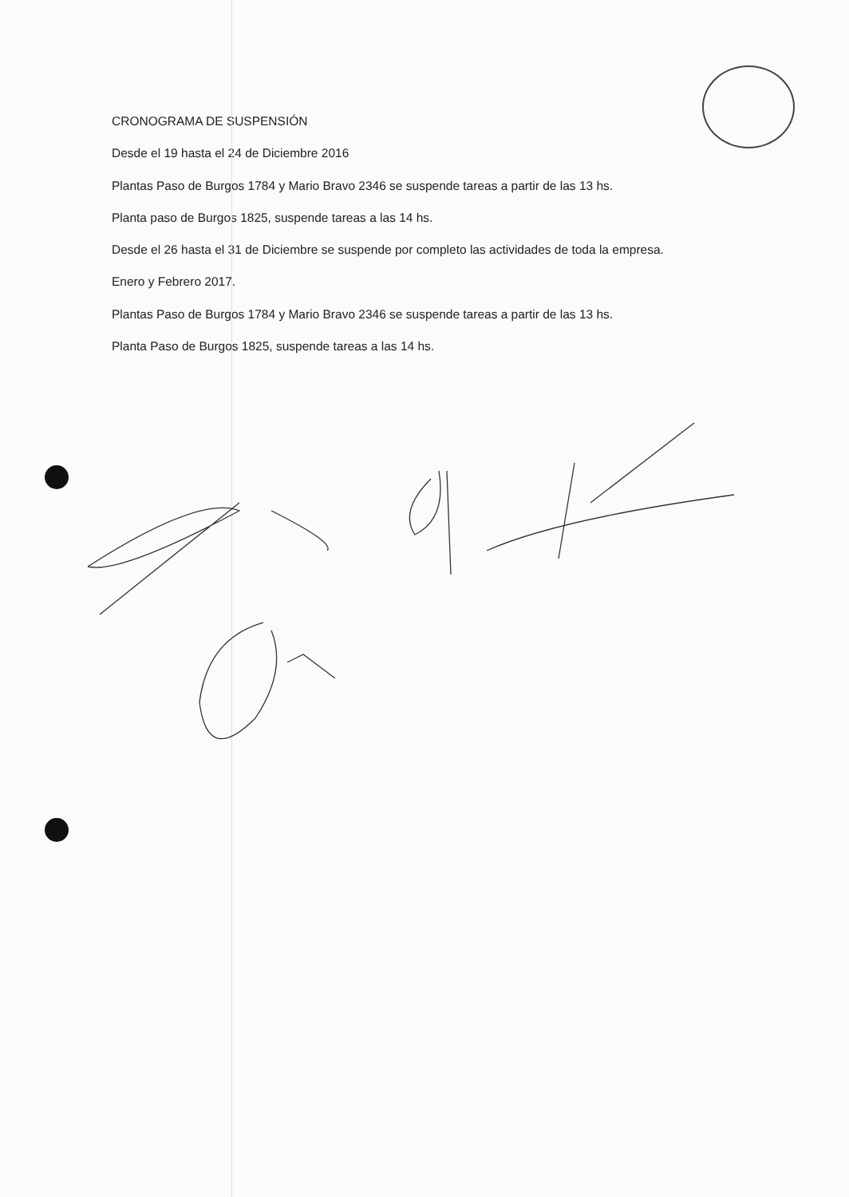CRONOGRAMA DE SUSPENSIÓN
Desde el 19 hasta el 24 de Diciembre 2016
Plantas Paso de Burgos 1784 y Mario Bravo 2346 se suspende tareas a partir de las 13 hs.
Planta paso de Burgos 1825, suspende tareas a las 14 hs.
Desde el 26 hasta el 31 de Diciembre se suspende por completo las actividades de toda la empresa.
Enero y Febrero 2017.
Plantas Paso de Burgos 1784 y Mario Bravo 2346 se suspende tareas a partir de las 13 hs.
Planta Paso de Burgos 1825, suspende tareas a las 14 hs.